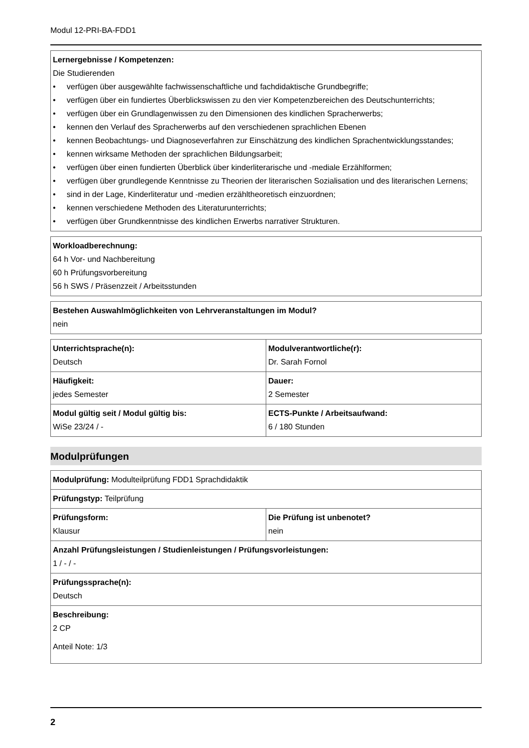Modul 12-PRI-BA-FDD1
| Lernergebnisse / Kompetenzen: Die Studierenden • verfügen über ausgewählte fachwissenschaftliche und fachdidaktische Grundbegriffe; • verfügen über ein fundiertes Überblickswissen zu den vier Kompetenzbereichen des Deutschunterrichts; • verfügen über ein Grundlagenwissen zu den Dimensionen des kindlichen Spracherwerbs; • kennen den Verlauf des Spracherwerbs auf den verschiedenen sprachlichen Ebenen • kennen Beobachtungs- und Diagnoseverfahren zur Einschätzung des kindlichen Sprachentwicklungsstandes; • kennen wirksame Methoden der sprachlichen Bildungsarbeit; • verfügen über einen fundierten Überblick über kinderliterarische und -mediale Erzählformen; • verfügen über grundlegende Kenntnisse zu Theorien der literarischen Sozialisation und des literarischen Lernens; • sind in der Lage, Kinderliteratur und -medien erzähltheoretisch einzuordnen; • kennen verschiedene Methoden des Literaturunterrichts; • verfügen über Grundkenntnisse des kindlichen Erwerbs narrativer Strukturen. |
| Workloadberechnung: 64 h Vor- und Nachbereitung 60 h Prüfungsvorbereitung 56 h SWS / Präsenzzeit / Arbeitsstunden |
| Bestehen Auswahlmöglichkeiten von Lehrveranstaltungen im Modul? nein |
| Unterrichtsprache(n): Deutsch | Modulverantwortliche(r): Dr. Sarah Fornol |
| Häufigkeit: jedes Semester | Dauer: 2 Semester |
| Modul gültig seit / Modul gültig bis: WiSe 23/24 / - | ECTS-Punkte / Arbeitsaufwand: 6 / 180 Stunden |
Modulprüfungen
| Modulprüfung: Modulteilprüfung FDD1 Sprachdidaktik | |
| Prüfungstyp: Teilprüfung | |
| Prüfungsform: Klausur | Die Prüfung ist unbenotet? nein |
| Anzahl Prüfungsleistungen / Studienleistungen / Prüfungsvorleistungen: 1 / - / - | |
| Prüfungssprache(n): Deutsch | |
| Beschreibung: 2 CP Anteil Note: 1/3 | |
2